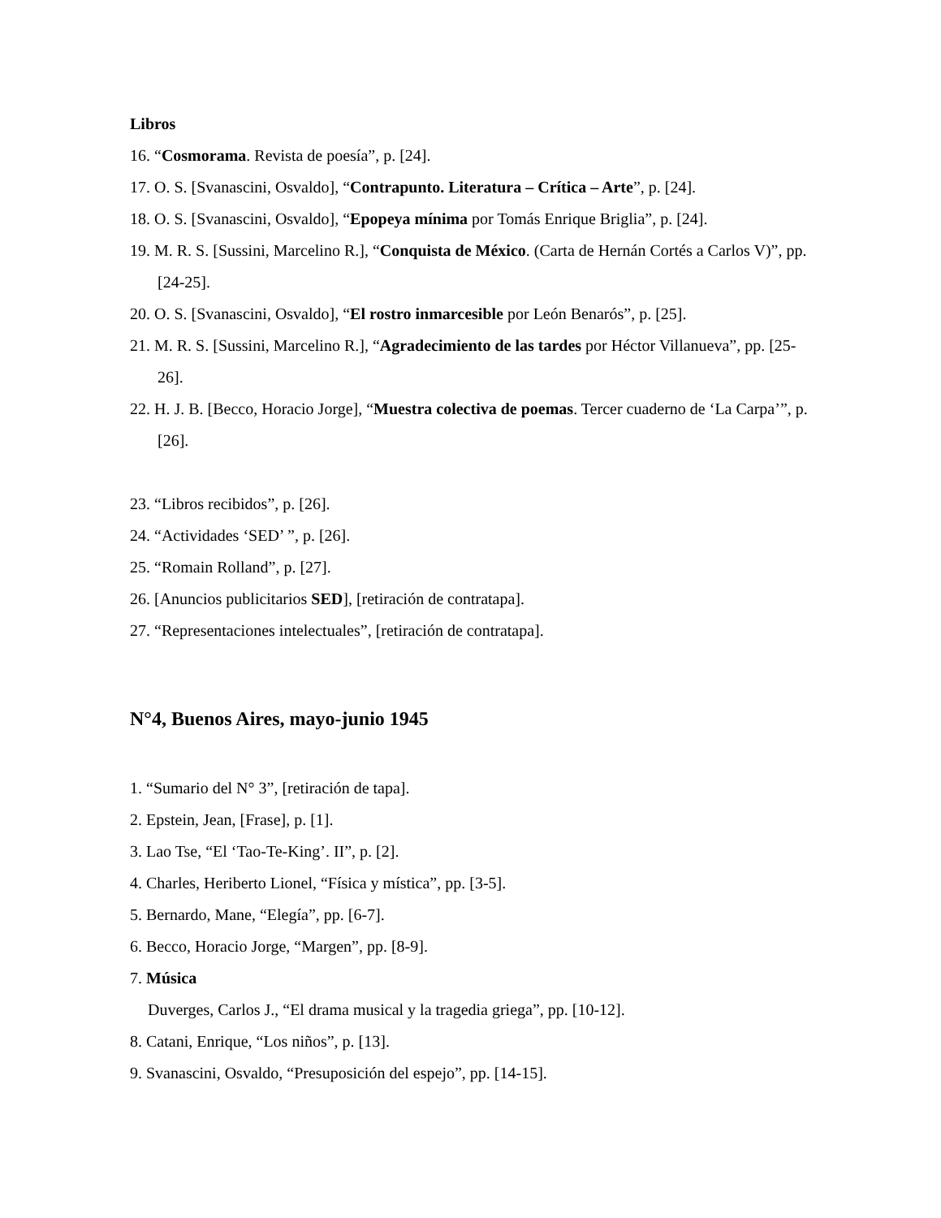Libros
16. “Cosmorama. Revista de poesía”, p. [24].
17. O. S. [Svanascini, Osvaldo], “Contrapunto. Literatura – Crítica – Arte”, p. [24].
18. O. S. [Svanascini, Osvaldo], “Epopeya mínima por Tomás Enrique Briglia”, p. [24].
19. M. R. S. [Sussini, Marcelino R.], “Conquista de México. (Carta de Hernán Cortés a Carlos V)”, pp. [24-25].
20. O. S. [Svanascini, Osvaldo], “El rostro inmarcesible por León Benarós”, p. [25].
21. M. R. S. [Sussini, Marcelino R.], “Agradecimiento de las tardes por Héctor Villanueva”, pp. [25-26].
22. H. J. B. [Becco, Horacio Jorge], “Muestra colectiva de poemas. Tercer cuaderno de ‘La Carpa’”, p. [26].
23. “Libros recibidos”, p. [26].
24. “Actividades ‘SED’ ”, p. [26].
25. “Romain Rolland”, p. [27].
26. [Anuncios publicitarios SED], [retiración de contratapa].
27. “Representaciones intelectuales”, [retiración de contratapa].
N°4, Buenos Aires, mayo-junio 1945
1. “Sumario del N° 3”, [retiración de tapa].
2. Epstein, Jean, [Frase], p. [1].
3. Lao Tse, “El ‘Tao-Te-King’. II”, p. [2].
4. Charles, Heriberto Lionel, “Física y mística”, pp. [3-5].
5. Bernardo, Mane, “Elegía”, pp. [6-7].
6. Becco, Horacio Jorge, “Margen”, pp. [8-9].
7. Música
Duverges, Carlos J., “El drama musical y la tragedia griega”, pp. [10-12].
8. Catani, Enrique, “Los niños”, p. [13].
9. Svanascini, Osvaldo, “Presuposición del espejo”, pp. [14-15].